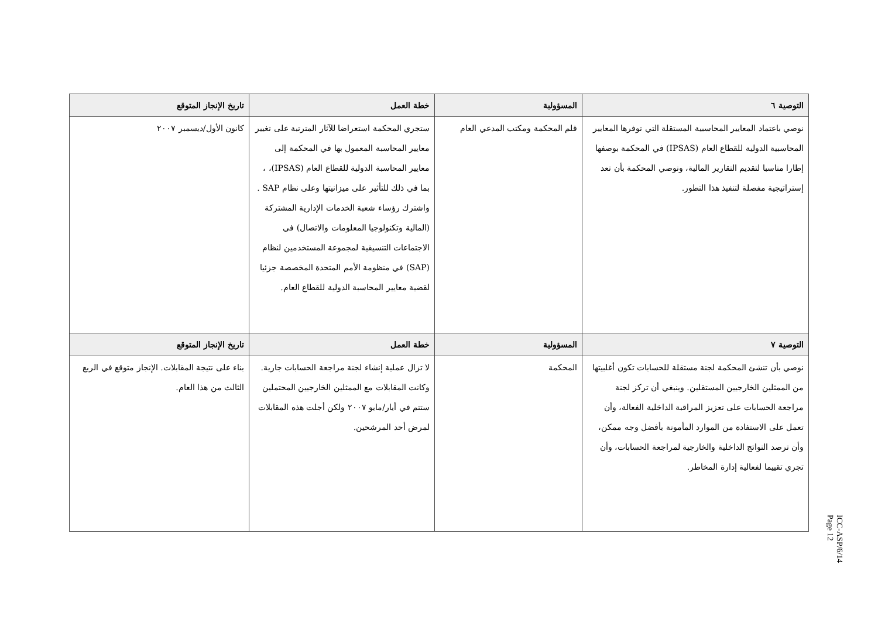| التوصية ٦ | المسؤولية | خطة العمل | تاريخ الإنجاز المتوقع |
| --- | --- | --- | --- |
| نوصي باعتماد المعايير المحاسبية المستقلة التي توفرها المعايير المحاسبية الدولية للقطاع العام (IPSAS) في المحكمة بوصفها إطارا مناسبا لتقديم التقارير المالية، ونوصي المحكمة بأن تعد إستراتيجية مفصلة لتنفيذ هذا التطور. | قلم المحكمة ومكتب المدعي العام | ستجري المحكمة استعراضا للآثار المترتبة على تغيير معايير المحاسبة المعمول بها في المحكمة إلى معايير المحاسبة الدولية للقطاع العام (IPSAS)، ، بما في ذلك للتأثير على ميزانيتها وعلى نظام SAP . واشترك رؤساء شعبة الخدمات الإدارية المشتركة (المالية وتكنولوجيا المعلومات والاتصال) في الاجتماعات التنسيقية لمجموعة المستخدمين لنظام (SAP) في منظومة الأمم المتحدة المخصصة جزئيا لقضية معايير المحاسبة الدولية للقطاع العام. | كانون الأول/ديسمبر ٢٠٠٧ |
| التوصية ٧ | المسؤولية | خطة العمل | تاريخ الإنجاز المتوقع |
| نوصي بأن تنشئ المحكمة لجنة مستقلة للحسابات تكون أغلبيتها من الممثلين الخارجيين المستقلين. وينبغي أن تركز لجنة مراجعة الحسابات على تعزيز المراقبة الداخلية الفعالة، وأن تعمل على الاستفادة من الموارد المأمونة بأفضل وجه ممكن، وأن ترصد النواتج الداخلية والخارجية لمراجعة الحسابات، وأن تجري تقييما لفعالية إدارة المخاطر. | المحكمة | لا تزال عملية إنشاء لجنة مراجعة الحسابات جارية. وكانت المقابلات مع الممثلين الخارجيين المحتملين ستتم في أيار/مايو ٢٠٠٧ ولكن أجلت هذه المقابلات لمرض أحد المرشحين. | بناء على نتيجة المقابلات. الإنجاز متوقع في الربع الثالث من هذا العام. |
ICC-ASP/6/14
Page 12